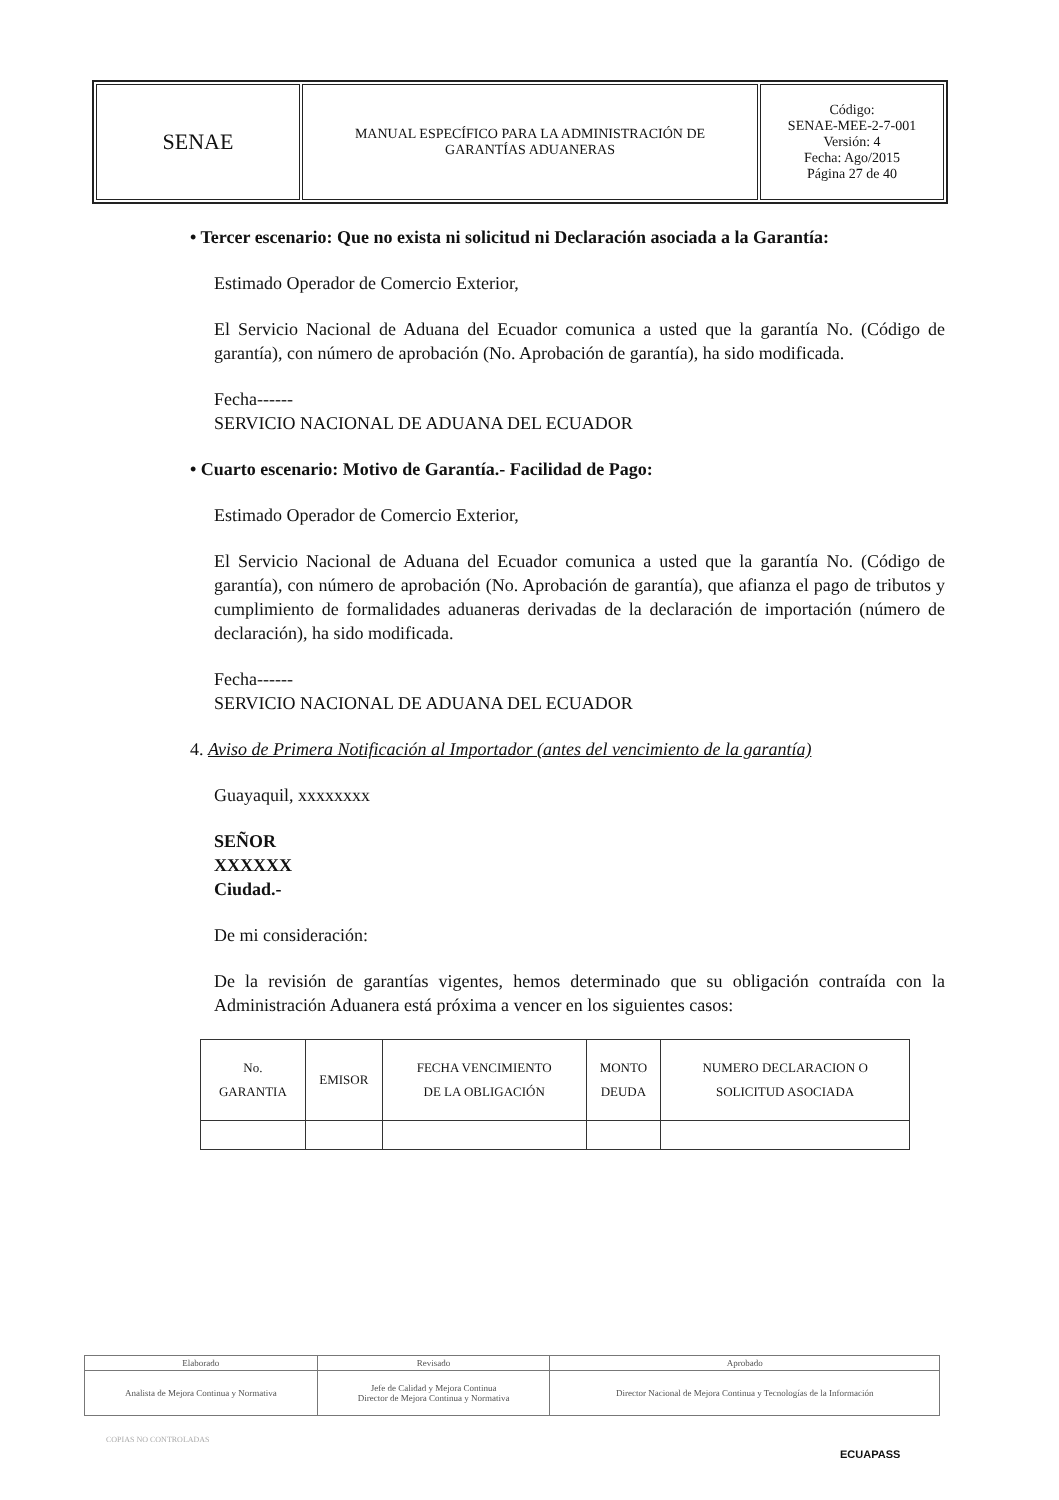| SENAE | MANUAL ESPECÍFICO PARA LA ADMINISTRACIÓN DE GARANTÍAS ADUANERAS | Código: SENAE-MEE-2-7-001 Versión: 4 Fecha: Ago/2015 Página 27 de 40 |
• Tercer escenario: Que no exista ni solicitud ni Declaración asociada a la Garantía:
Estimado Operador de Comercio Exterior,
El Servicio Nacional de Aduana del Ecuador comunica a usted que la garantía No. (Código de garantía), con número de aprobación (No. Aprobación de garantía), ha sido modificada.
Fecha------
SERVICIO NACIONAL DE ADUANA DEL ECUADOR
• Cuarto escenario: Motivo de Garantía.- Facilidad de Pago:
Estimado Operador de Comercio Exterior,
El Servicio Nacional de Aduana del Ecuador comunica a usted que la garantía No. (Código de garantía), con número de aprobación (No. Aprobación de garantía), que afianza el pago de tributos y cumplimiento de formalidades aduaneras derivadas de la declaración de importación (número de declaración), ha sido modificada.
Fecha------
SERVICIO NACIONAL DE ADUANA DEL ECUADOR
4. Aviso de Primera Notificación al Importador (antes del vencimiento de la garantía)
Guayaquil, xxxxxxxx
SEÑOR
XXXXXX
Ciudad.-
De mi consideración:
De la revisión de garantías vigentes, hemos determinado que su obligación contraída con la Administración Aduanera está próxima a vencer en los siguientes casos:
| No. GARANTIA | EMISOR | FECHA VENCIMIENTO DE LA OBLIGACIÓN | MONTO DEUDA | NUMERO DECLARACION O SOLICITUD ASOCIADA |
| --- | --- | --- | --- | --- |
| Elaborado | Revisado | Aprobado |
| Analista de Mejora Continua y Normativa | Jefe de Calidad y Mejora Continua Director de Mejora Continua y Normativa | Director Nacional de Mejora Continua y Tecnologías de la Información |
COPIAS NO CONTROLADAS
ECUAPASS